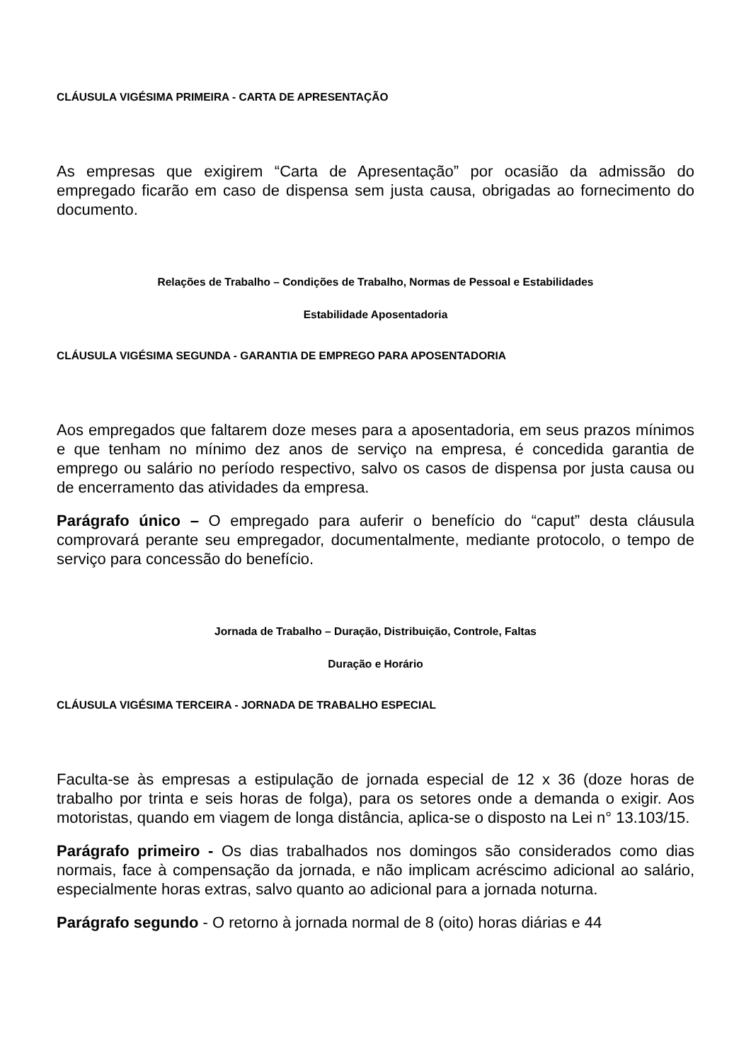CLÁUSULA VIGÉSIMA PRIMEIRA - CARTA DE APRESENTAÇÃO
As empresas que exigirem “Carta de Apresentação” por ocasião da admissão do empregado ficarão em caso de dispensa sem justa causa, obrigadas ao fornecimento do documento.
Relações de Trabalho – Condições de Trabalho, Normas de Pessoal e Estabilidades
Estabilidade Aposentadoria
CLÁUSULA VIGÉSIMA SEGUNDA - GARANTIA DE EMPREGO PARA APOSENTADORIA
Aos empregados que faltarem doze meses para a aposentadoria, em seus prazos mínimos e que tenham no mínimo dez anos de serviço na empresa, é concedida garantia de emprego ou salário no período respectivo, salvo os casos de dispensa por justa causa ou de encerramento das atividades da empresa.
Parágrafo único – O empregado para auferir o benefício do “caput” desta cláusula comprovará perante seu empregador, documentalmente, mediante protocolo, o tempo de serviço para concessão do benefício.
Jornada de Trabalho – Duração, Distribuição, Controle, Faltas
Duração e Horário
CLÁUSULA VIGÉSIMA TERCEIRA - JORNADA DE TRABALHO ESPECIAL
Faculta-se às empresas a estipulação de jornada especial de 12 x 36 (doze horas de trabalho por trinta e seis horas de folga), para os setores onde a demanda o exigir. Aos motoristas, quando em viagem de longa distância, aplica-se o disposto na Lei n° 13.103/15.
Parágrafo primeiro - Os dias trabalhados nos domingos são considerados como dias normais, face à compensação da jornada, e não implicam acréscimo adicional ao salário, especialmente horas extras, salvo quanto ao adicional para a jornada noturna.
Parágrafo segundo - O retorno à jornada normal de 8 (oito) horas diárias e 44